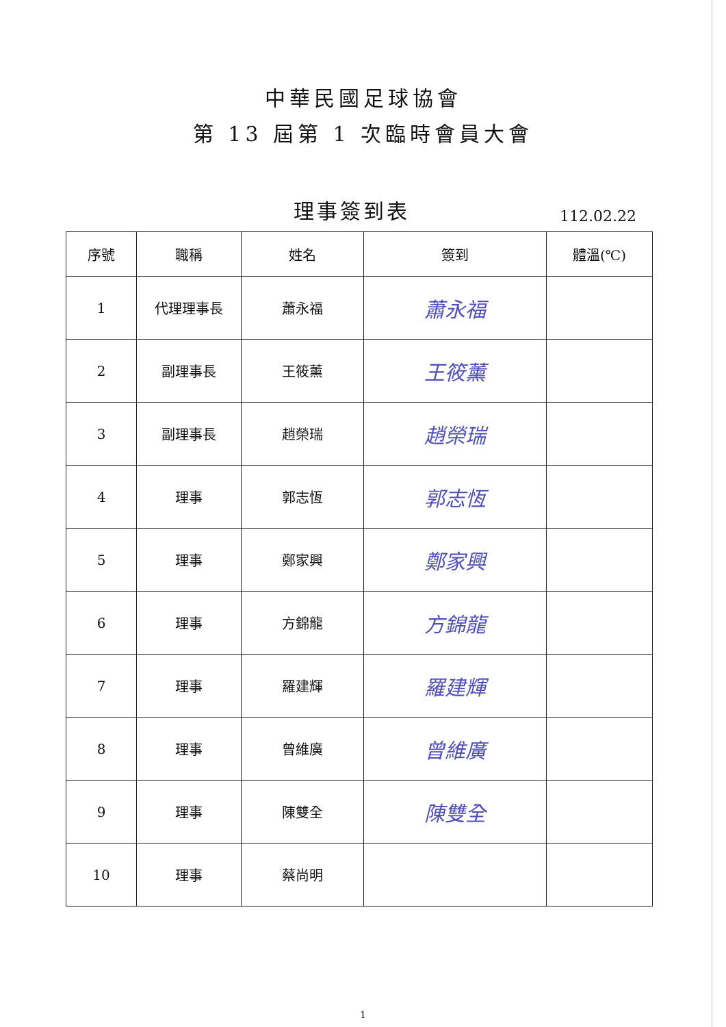中華民國足球協會
第 13 屆第 1 次臨時會員大會
理事簽到表
112.02.22
| 序號 | 職稱 | 姓名 | 簽到 | 體溫(℃) |
| --- | --- | --- | --- | --- |
| 1 | 代理理事長 | 蕭永福 | 蕭永福 | |
| 2 | 副理事長 | 王筱薰 | 王筱薰 | |
| 3 | 副理事長 | 趙榮瑞 | 趙榮瑞 | |
| 4 | 理事 | 郭志恆 | 郭志恆 | |
| 5 | 理事 | 鄭家興 | 鄭家興 | |
| 6 | 理事 | 方錦龍 | 方錦龍 | |
| 7 | 理事 | 羅建輝 | 羅建輝 | |
| 8 | 理事 | 曾維廣 | 曾維廣 | |
| 9 | 理事 | 陳雙全 | 陳雙全 | |
| 10 | 理事 | 蔡尚明 | | |
1